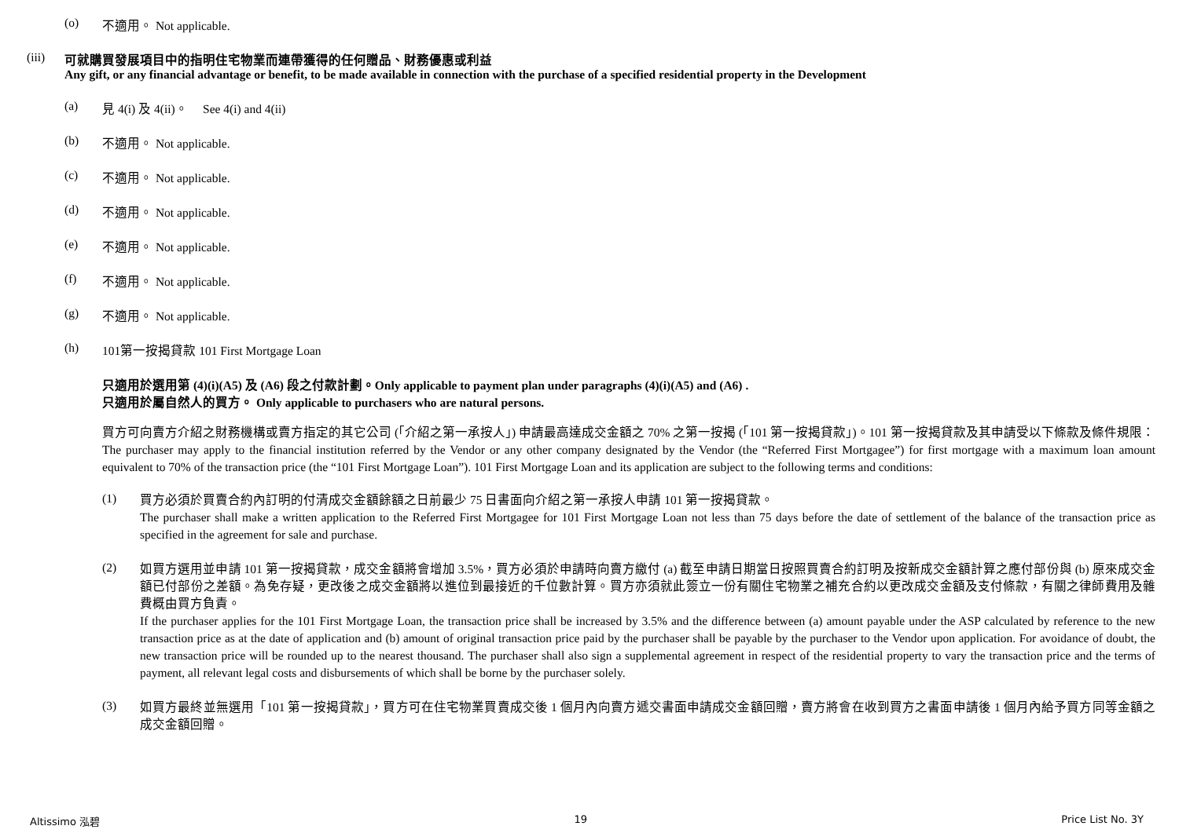(o) 不適用。 Not applicable.
(iii) 可就購買發展項目中的指明住宅物業而連帶獲得的任何贈品、財務優惠或利益
Any gift, or any financial advantage or benefit, to be made available in connection with the purchase of a specified residential property in the Development
(a) 見 4(i) 及 4(ii)。 See 4(i) and 4(ii)
(b) 不適用。 Not applicable.
(c) 不適用。 Not applicable.
(d) 不適用。 Not applicable.
(e) 不適用。 Not applicable.
(f) 不適用。 Not applicable.
(g) 不適用。 Not applicable.
(h) 101第一按揭貸款 101 First Mortgage Loan
只適用於選用第 (4)(i)(A5) 及 (A6) 段之付款計劃。Only applicable to payment plan under paragraphs (4)(i)(A5) and (A6) .
只適用於屬自然人的買方。 Only applicable to purchasers who are natural persons.
買方可向賣方介紹之財務機構或賣方指定的其它公司 (「介紹之第一承按人」) 申請最高達成交金額之 70% 之第一按揭 (「101 第一按揭貸款」)。101 第一按揭貸款及其申請受以下條款及條件規限：
The purchaser may apply to the financial institution referred by the Vendor or any other company designated by the Vendor (the “Referred First Mortgagee”) for first mortgage with a maximum loan amount equivalent to 70% of the transaction price (the “101 First Mortgage Loan”). 101 First Mortgage Loan and its application are subject to the following terms and conditions:
(1)
買方必須於買賣合約內訂明的付清成交金額餘額之日前最少 75 日書面向介紹之第一承按人申請 101 第一按揭貸款。
The purchaser shall make a written application to the Referred First Mortgagee for 101 First Mortgage Loan not less than 75 days before the date of settlement of the balance of the transaction price as specified in the agreement for sale and purchase.
(2)
如買方選用並申請 101 第一按揭貸款，成交金額將會增加 3.5%，買方必須於申請時向賣方繳付 (a) 截至申請日期當日按照買賣合約訂明及按新成交金額計算之應付部份與 (b) 原來成交金額已付部份之差額。為免存疑，更改後之成交金額將以進位到最接近的千位數計算。買方亦須就此簽立一份有關住宅物業之補充合約以更改成交金額及支付條款，有關之律師費用及雜費概由買方負責。
If the purchaser applies for the 101 First Mortgage Loan, the transaction price shall be increased by 3.5% and the difference between (a) amount payable under the ASP calculated by reference to the new transaction price as at the date of application and (b) amount of original transaction price paid by the purchaser shall be payable by the purchaser to the Vendor upon application. For avoidance of doubt, the new transaction price will be rounded up to the nearest thousand. The purchaser shall also sign a supplemental agreement in respect of the residential property to vary the transaction price and the terms of payment, all relevant legal costs and disbursements of which shall be borne by the purchaser solely.
(3)
如買方最終並無選用「101 第一按揭貸款」，買方可在住宅物業買賣成交後 1 個月內向賣方遞交書面申請成交金額回贈，賣方將會在收到買方之書面申請後 1 個月內給予買方同等金額之成交金額回贈。
Altissimo 泓碧 19 Price List No. 3Y